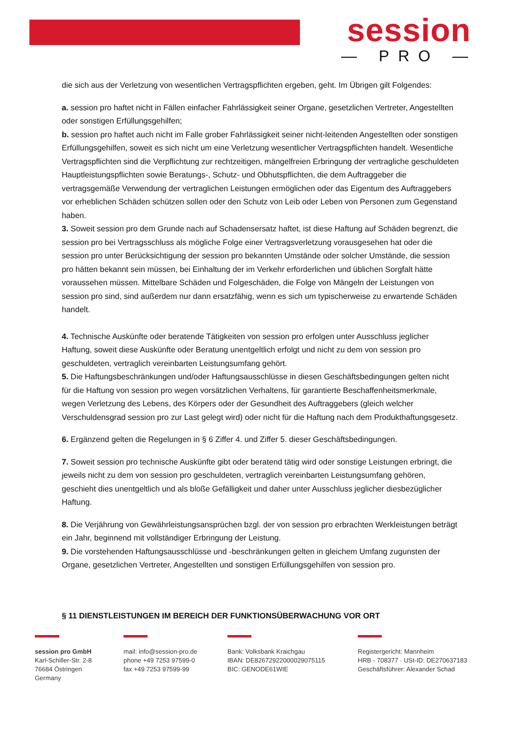session
— PRO —
die sich aus der Verletzung von wesentlichen Vertragspflichten ergeben, geht. Im Übrigen gilt Folgendes:
a. session pro haftet nicht in Fällen einfacher Fahrlässigkeit seiner Organe, gesetzlichen Vertreter, Angestellten oder sonstigen Erfüllungsgehilfen;
b. session pro haftet auch nicht im Falle grober Fahrlässigkeit seiner nicht-leitenden Angestellten oder sonstigen Erfüllungsgehilfen, soweit es sich nicht um eine Verletzung wesentlicher Vertragspflichten handelt. Wesentliche Vertragspflichten sind die Verpflichtung zur rechtzeitigen, mängelfreien Erbringung der vertragliche geschuldeten Hauptleistungspflichten sowie Beratungs-, Schutz- und Obhutspflichten, die dem Auftraggeber die vertragsgemäße Verwendung der vertraglichen Leistungen ermöglichen oder das Eigentum des Auftraggebers vor erheblichen Schäden schützen sollen oder den Schutz von Leib oder Leben von Personen zum Gegenstand haben.
3. Soweit session pro dem Grunde nach auf Schadensersatz haftet, ist diese Haftung auf Schäden begrenzt, die session pro bei Vertragsschluss als mögliche Folge einer Vertragsverletzung vorausgesehen hat oder die session pro unter Berücksichtigung der session pro bekannten Umstände oder solcher Umstände, die session pro hätten bekannt sein müssen, bei Einhaltung der im Verkehr erforderlichen und üblichen Sorgfalt hätte voraussehen müssen. Mittelbare Schäden und Folgeschäden, die Folge von Mängeln der Leistungen von session pro sind, sind außerdem nur dann ersatzfähig, wenn es sich um typischerweise zu erwartende Schäden handelt.
4. Technische Auskünfte oder beratende Tätigkeiten von session pro erfolgen unter Ausschluss jeglicher Haftung, soweit diese Auskünfte oder Beratung unentgeltlich erfolgt und nicht zu dem von session pro geschuldeten, vertraglich vereinbarten Leistungsumfang gehört.
5. Die Haftungsbeschränkungen und/oder Haftungsausschlüsse in diesen Geschäftsbedingungen gelten nicht für die Haftung von session pro wegen vorsätzlichen Verhaltens, für garantierte Beschaffenheitsmerkmale, wegen Verletzung des Lebens, des Körpers oder der Gesundheit des Auftraggebers (gleich welcher Verschuldensgrad session pro zur Last gelegt wird) oder nicht für die Haftung nach dem Produkthaftungsgesetz.
6. Ergänzend gelten die Regelungen in § 6 Ziffer 4. und Ziffer 5. dieser Geschäftsbedingungen.
7. Soweit session pro technische Auskünfte gibt oder beratend tätig wird oder sonstige Leistungen erbringt, die jeweils nicht zu dem von session pro geschuldeten, vertraglich vereinbarten Leistungsumfang gehören, geschieht dies unentgeltlich und als bloße Gefälligkeit und daher unter Ausschluss jeglicher diesbezüglicher Haftung.
8. Die Verjährung von Gewährleistungsansprüchen bzgl. der von session pro erbrachten Werkleistungen beträgt ein Jahr, beginnend mit vollständiger Erbringung der Leistung.
9. Die vorstehenden Haftungsausschlüsse und -beschränkungen gelten in gleichem Umfang zugunsten der Organe, gesetzlichen Vertreter, Angestellten und sonstigen Erfüllungsgehilfen von session pro.
§ 11 DIENSTLEISTUNGEN IM BEREICH DER FUNKTIONSÜBERWACHUNG VOR ORT
session pro GmbH
Karl-Schiller-Str. 2-8
76684 Östringen
Germany
mail: info@session-pro.de
phone +49 7253 97599-0
fax +49 7253 97599-99
Bank: Volksbank Kraichgau
IBAN: DE82672922000029075115
BIC: GENODE61WIE
Registergericht: Mannheim
HRB - 708377 · USt-ID: DE270637183
Geschäftsführer: Alexander Schad